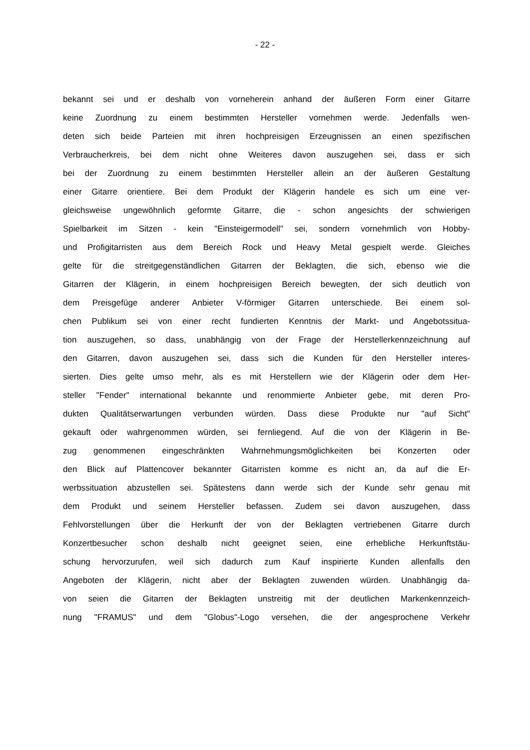- 22 -
bekannt sei und er deshalb von vorneherein anhand der äußeren Form einer Gitarre
keine Zuordnung zu einem bestimmten Hersteller vornehmen werde. Jedenfalls wen-
deten sich beide Parteien mit ihren hochpreisigen Erzeugnissen an einen spezifischen
Verbraucherkreis, bei dem nicht ohne Weiteres davon auszugehen sei, dass er sich
bei der Zuordnung zu einem bestimmten Hersteller allein an der äußeren Gestaltung
einer Gitarre orientiere. Bei dem Produkt der Klägerin handele es sich um eine ver-
gleichsweise ungewöhnlich geformte Gitarre, die - schon angesichts der schwierigen
Spielbarkeit im Sitzen - kein "Einsteigermodell" sei, sondern vornehmlich von Hobby-
und Profigitarristen aus dem Bereich Rock und Heavy Metal gespielt werde. Gleiches
gelte für die streitgegenständlichen Gitarren der Beklagten, die sich, ebenso wie die
Gitarren der Klägerin, in einem hochpreisigen Bereich bewegten, der sich deutlich von
dem Preisgefüge anderer Anbieter V-förmiger Gitarren unterschiede. Bei einem sol-
chen Publikum sei von einer recht fundierten Kenntnis der Markt- und Angebotssitua-
tion auszugehen, so dass, unabhängig von der Frage der Herstellerkennzeichnung auf
den Gitarren, davon auszugehen sei, dass sich die Kunden für den Hersteller interes-
sierten. Dies gelte umso mehr, als es mit Herstellern wie der Klägerin oder dem Her-
steller "Fender" international bekannte und renommierte Anbieter gebe, mit deren Pro-
dukten Qualitätserwartungen verbunden würden. Dass diese Produkte nur "auf Sicht"
gekauft oder wahrgenommen würden, sei fernliegend. Auf die von der Klägerin in Be-
zug genommenen eingeschränkten Wahrnehmungsmöglichkeiten bei Konzerten oder
den Blick auf Plattencover bekannter Gitarristen komme es nicht an, da auf die Er-
werbssituation abzustellen sei. Spätestens dann werde sich der Kunde sehr genau mit
dem Produkt und seinem Hersteller befassen. Zudem sei davon auszugehen, dass
Fehlvorstellungen über die Herkunft der von der Beklagten vertriebenen Gitarre durch
Konzertbesucher schon deshalb nicht geeignet seien, eine erhebliche Herkunftstäu-
schung hervorzurufen, weil sich dadurch zum Kauf inspirierte Kunden allenfalls den
Angeboten der Klägerin, nicht aber der Beklagten zuwenden würden. Unabhängig da-
von seien die Gitarren der Beklagten unstreitig mit der deutlichen Markenkennzeich-
nung "FRAMUS" und dem "Globus"-Logo versehen, die der angesprochene Verkehr